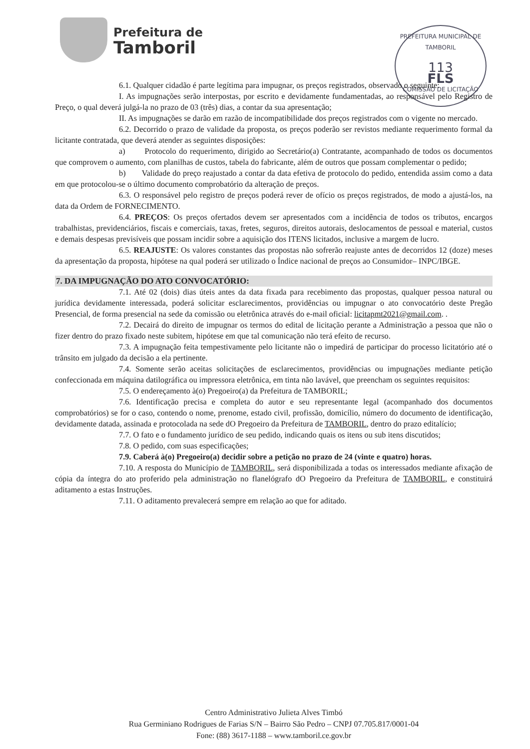Prefeitura de
Tamboril
PREFEITURA MUNICIPAL DE TAMBORIL
113
FLS
COMISSÃO DE LICITAÇÃO
6.1. Qualquer cidadão é parte legítima para impugnar, os preços registrados, observado o seguinte:
I. As impugnações serão interpostas, por escrito e devidamente fundamentadas, ao responsável pelo Registro de Preço, o qual deverá julgá-la no prazo de 03 (três) dias, a contar da sua apresentação;
II. As impugnações se darão em razão de incompatibilidade dos preços registrados com o vigente no mercado.
6.2. Decorrido o prazo de validade da proposta, os preços poderão ser revistos mediante requerimento formal da licitante contratada, que deverá atender as seguintes disposições:
a) Protocolo do requerimento, dirigido ao Secretário(a) Contratante, acompanhado de todos os documentos que comprovem o aumento, com planilhas de custos, tabela do fabricante, além de outros que possam complementar o pedido;
b) Validade do preço reajustado a contar da data efetiva de protocolo do pedido, entendida assim como a data em que protocolou-se o último documento comprobatório da alteração de preços.
6.3. O responsável pelo registro de preços poderá rever de ofício os preços registrados, de modo a ajustá-los, na data da Ordem de FORNECIMENTO.
6.4. PREÇOS: Os preços ofertados devem ser apresentados com a incidência de todos os tributos, encargos trabalhistas, previdenciários, fiscais e comerciais, taxas, fretes, seguros, direitos autorais, deslocamentos de pessoal e material, custos e demais despesas previsíveis que possam incidir sobre a aquisição dos ITENS licitados, inclusive a margem de lucro.
6.5. REAJUSTE: Os valores constantes das propostas não sofrerão reajuste antes de decorridos 12 (doze) meses da apresentação da proposta, hipótese na qual poderá ser utilizado o Índice nacional de preços ao Consumidor– INPC/IBGE.
7. DA IMPUGNAÇÃO DO ATO CONVOCATÓRIO:
7.1. Até 02 (dois) dias úteis antes da data fixada para recebimento das propostas, qualquer pessoa natural ou jurídica devidamente interessada, poderá solicitar esclarecimentos, providências ou impugnar o ato convocatório deste Pregão Presencial, de forma presencial na sede da comissão ou eletrônica através do e-mail oficial: licitapmt2021@gmail.com. .
7.2. Decairá do direito de impugnar os termos do edital de licitação perante a Administração a pessoa que não o fizer dentro do prazo fixado neste subitem, hipótese em que tal comunicação não terá efeito de recurso.
7.3. A impugnação feita tempestivamente pelo licitante não o impedirá de participar do processo licitatório até o trânsito em julgado da decisão a ela pertinente.
7.4. Somente serão aceitas solicitações de esclarecimentos, providências ou impugnações mediante petição confeccionada em máquina datilográfica ou impressora eletrônica, em tinta não lavável, que preencham os seguintes requisitos:
7.5. O endereçamento à(o) Pregoeiro(a) da Prefeitura de TAMBORIL;
7.6. Identificação precisa e completa do autor e seu representante legal (acompanhado dos documentos comprobatórios) se for o caso, contendo o nome, prenome, estado civil, profissão, domicílio, número do documento de identificação, devidamente datada, assinada e protocolada na sede dO Pregoeiro da Prefeitura de TAMBORIL, dentro do prazo editalício;
7.7. O fato e o fundamento jurídico de seu pedido, indicando quais os itens ou sub itens discutidos;
7.8. O pedido, com suas especificações;
7.9. Caberá à(o) Pregoeiro(a) decidir sobre a petição no prazo de 24 (vinte e quatro) horas.
7.10. A resposta do Município de TAMBORIL, será disponibilizada a todas os interessados mediante afixação de cópia da íntegra do ato proferido pela administração no flanelógrafo dO Pregoeiro da Prefeitura de TAMBORIL, e constituirá aditamento a estas Instruções.
7.11. O aditamento prevalecerá sempre em relação ao que for aditado.
Centro Administrativo Julieta Alves Timbó
Rua Germiniano Rodrigues de Farias S/N – Bairro São Pedro – CNPJ 07.705.817/0001-04
Fone: (88) 3617-1188 – www.tamboril.ce.gov.br